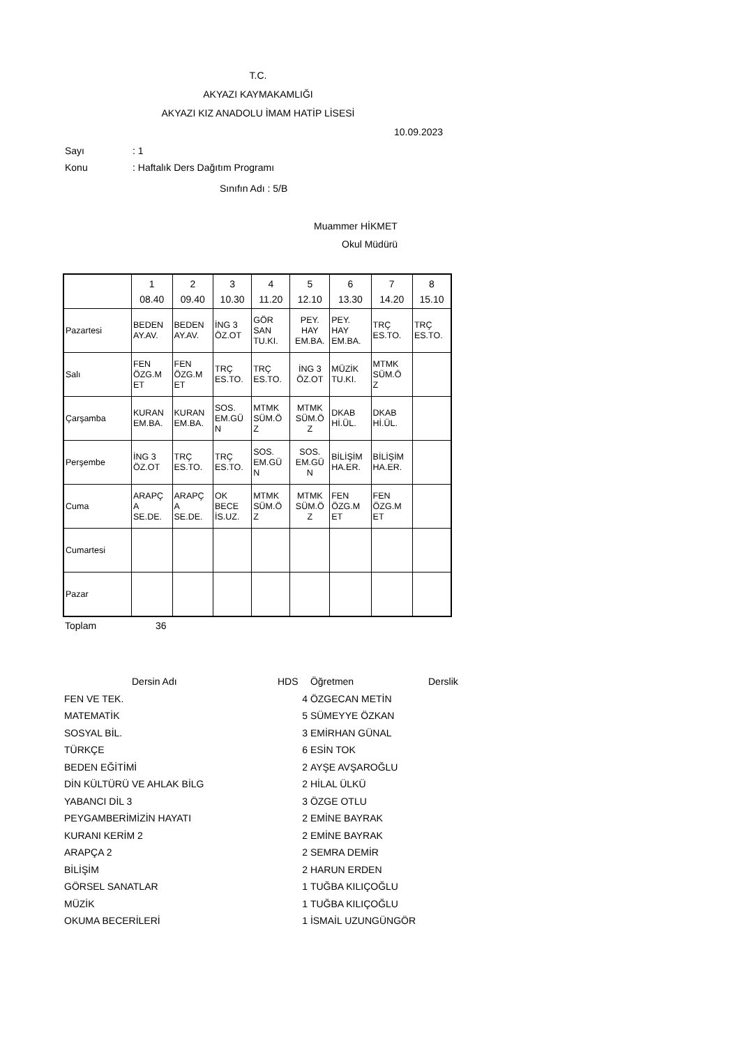T.C.
AKYAZI KAYMAKAMLIĞI
AKYAZI KIZ ANADOLU İMAM HATİP LİSESİ
10.09.2023
Sayı: 1
Konu: Haftalık Ders Dağıtım Programı
Sınıfın Adı : 5/B
Muammer HİKMET
Okul Müdürü
| | 1 08.40 | 2 09.40 | 3 10.30 | 4 11.20 | 5 12.10 | 6 13.30 | 7 14.20 | 8 15.10 |
| Pazartesi | BEDEN AY.AV. | BEDEN AY.AV. | İNG 3 ÖZ.OT | GÖR SAN TU.KI. | PEY. HAY EM.BA. | PEY. HAY EM.BA. | TRÇ ES.TO. | TRÇ ES.TO. |
| Salı | FEN ÖZG.M ET | FEN ÖZG.M ET | TRÇ ES.TO. | TRÇ ES.TO. | İNG 3 ÖZ.OT | MÜZİK TU.KI. | MTMK SÜM.Ö Z | |
| Çarşamba | KURAN EM.BA. | KURAN EM.BA. | SOS. EM.GÜ N | MTMK SÜM.Ö Z | MTMK SÜM.Ö Z | DKAB Hİ.ÜL. | DKAB Hİ.ÜL. | |
| Perşembe | İNG 3 ÖZ.OT | TRÇ ES.TO. | TRÇ ES.TO. | SOS. EM.GÜ N | SOS. EM.GÜ N | BİLİŞİM HA.ER. | BİLİŞİM HA.ER. | |
| Cuma | ARAPÇ A SE.DE. | ARAPÇ A SE.DE. | OK BECE İS.UZ. | MTMK SÜM.Ö Z | MTMK SÜM.Ö Z | FEN ÖZG.M ET | FEN ÖZG.M ET | |
| Cumartesi | | | | | | | | |
| Pazar | | | | | | | | |
Toplam 36
| Dersin Adı | HDS | Öğretmen | Derslik |
| FEN VE TEK. | 4 | ÖZGECAN METİN | |
| MATEMATİK | 5 | SÜMEYYE ÖZKAN | |
| SOSYAL BİL. | 3 | EMİRHAN GÜNAL | |
| TÜRKÇE | 6 | ESİN TOK | |
| BEDEN EĞİTİMİ | 2 | AYŞE AVŞAROĞLU | |
| DİN KÜLTÜRÜ VE AHLAK BİLG | 2 | HİLAL ÜLKÜ | |
| YABANCI DİL 3 | 3 | ÖZGE OTLU | |
| PEYGAMBERİMİZİN HAYATI | 2 | EMİNE BAYRAK | |
| KURANI KERİM 2 | 2 | EMİNE BAYRAK | |
| ARAPÇA 2 | 2 | SEMRA DEMİR | |
| BİLİŞİM | 2 | HARUN ERDEN | |
| GÖRSEL SANATLAR | 1 | TUĞBA KILIÇOĞLU | |
| MÜZİK | 1 | TUĞBA KILIÇOĞLU | |
| OKUMA BECERİLERİ | 1 | İSMAİL UZUNGÜNGÖR | |